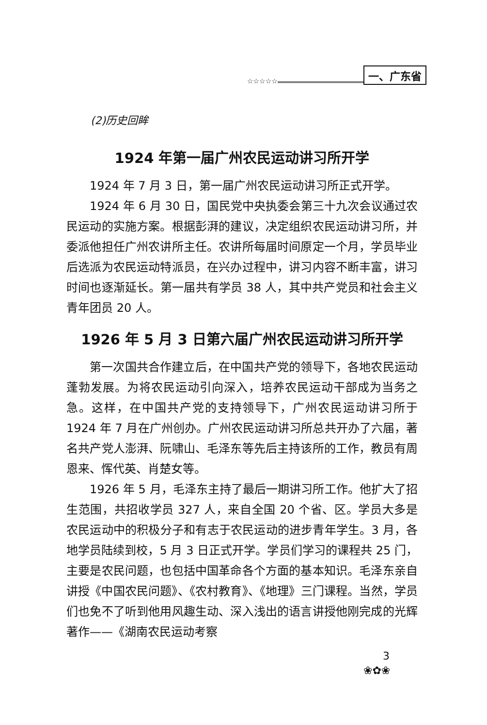☆☆☆☆☆ 一、广东省
(2)历史回眸
1924 年第一届广州农民运动讲习所开学
1924 年 7 月 3 日，第一届广州农民运动讲习所正式开学。
1924 年 6 月 30 日，国民党中央执委会第三十九次会议通过农民运动的实施方案。根据彭湃的建议，决定组织农民运动讲习所，并委派他担任广州农讲所主任。农讲所每届时间原定一个月，学员毕业后选派为农民运动特派员，在兴办过程中，讲习内容不断丰富，讲习时间也逐渐延长。第一届共有学员 38 人，其中共产党员和社会主义青年团员 20 人。
1926 年 5 月 3 日第六届广州农民运动讲习所开学
第一次国共合作建立后，在中国共产党的领导下，各地农民运动蓬勃发展。为将农民运动引向深入，培养农民运动干部成为当务之急。这样，在中国共产党的支持领导下，广州农民运动讲习所于 1924 年 7 月在广州创办。广州农民运动讲习所总共开办了六届，著名共产党人澎湃、阮啸山、毛泽东等先后主持该所的工作，教员有周恩来、恽代英、肖楚女等。
1926 年 5 月，毛泽东主持了最后一期讲习所工作。他扩大了招生范围，共招收学员 327 人，来自全国 20 个省、区。学员大多是农民运动中的积极分子和有志于农民运动的进步青年学生。3 月，各地学员陆续到校，5 月 3 日正式开学。学员们学习的课程共 25 门，主要是农民问题，也包括中国革命各个方面的基本知识。毛泽东亲自讲授《中国农民问题》、《农村教育》、《地理》三门课程。当然，学员们也免不了听到他用风趣生动、深入浅出的语言讲授他刚完成的光辉著作——《湖南农民运动考察
3
❀✿❀